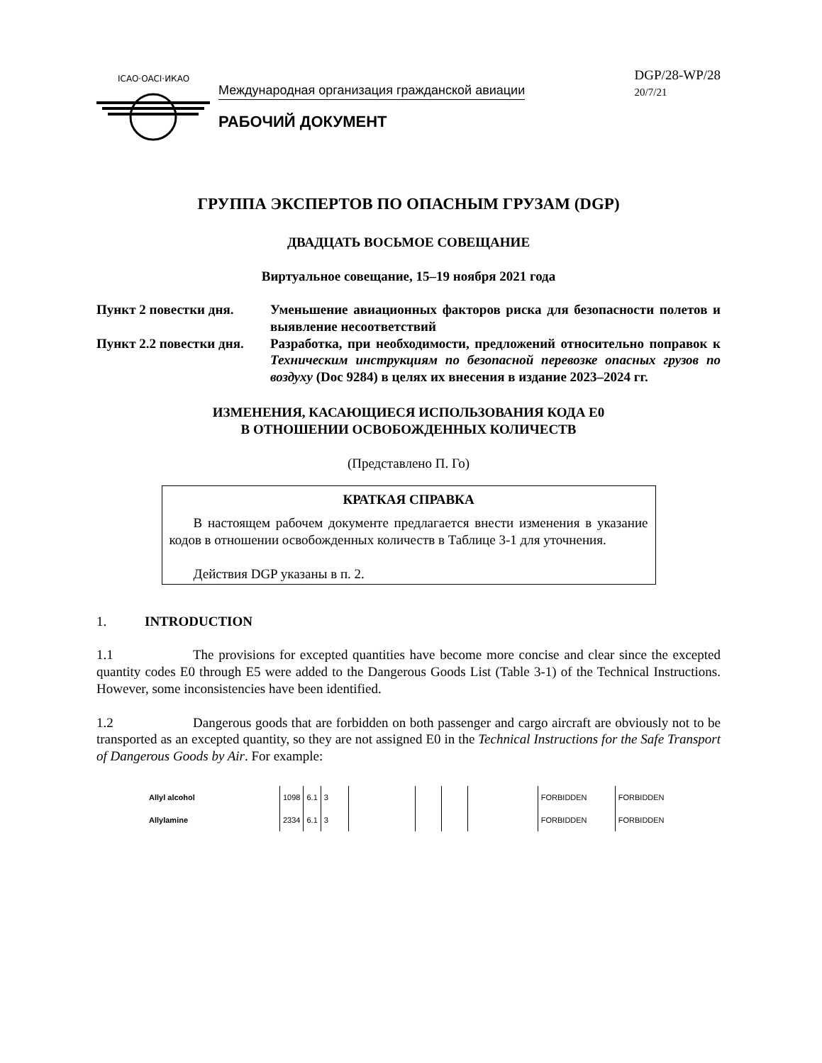ICAO·OACI·ИКАО
Международная организация гражданской авиации
РАБОЧИЙ ДОКУМЕНТ
DGP/28-WP/28
20/7/21
ГРУППА ЭКСПЕРТОВ ПО ОПАСНЫМ ГРУЗАМ (DGP)
ДВАДЦАТЬ ВОСЬМОЕ СОВЕЩАНИЕ
Виртуальное совещание, 15–19 ноября 2021 года
| Пункт 2 повестки дня. | Уменьшение авиационных факторов риска для безопасности полетов и выявление несоответствий |
| Пункт 2.2 повестки дня. | Разработка, при необходимости, предложений относительно поправок к Техническим инструкциям по безопасной перевозке опасных грузов по воздуху (Doc 9284) в целях их внесения в издание 2023–2024 гг. |
ИЗМЕНЕНИЯ, КАСАЮЩИЕСЯ ИСПОЛЬЗОВАНИЯ КОДА E0
В ОТНОШЕНИИ ОСВОБОЖДЕННЫХ КОЛИЧЕСТВ
(Представлено П. Го)
КРАТКАЯ СПРАВКА
В настоящем рабочем документе предлагается внести изменения в указание кодов в отношении освобожденных количеств в Таблице 3-1 для уточнения.
Действия DGP указаны в п. 2.
1. INTRODUCTION
1.1 The provisions for excepted quantities have become more concise and clear since the excepted quantity codes E0 through E5 were added to the Dangerous Goods List (Table 3-1) of the Technical Instructions. However, some inconsistencies have been identified.
1.2 Dangerous goods that are forbidden on both passenger and cargo aircraft are obviously not to be transported as an excepted quantity, so they are not assigned E0 in the Technical Instructions for the Safe Transport of Dangerous Goods by Air. For example:
| Allyl alcohol | 1098 | 6.1 | 3 | | | | | FORBIDDEN | FORBIDDEN |
| Allylamine | 2334 | 6.1 | 3 | | | | | FORBIDDEN | FORBIDDEN |